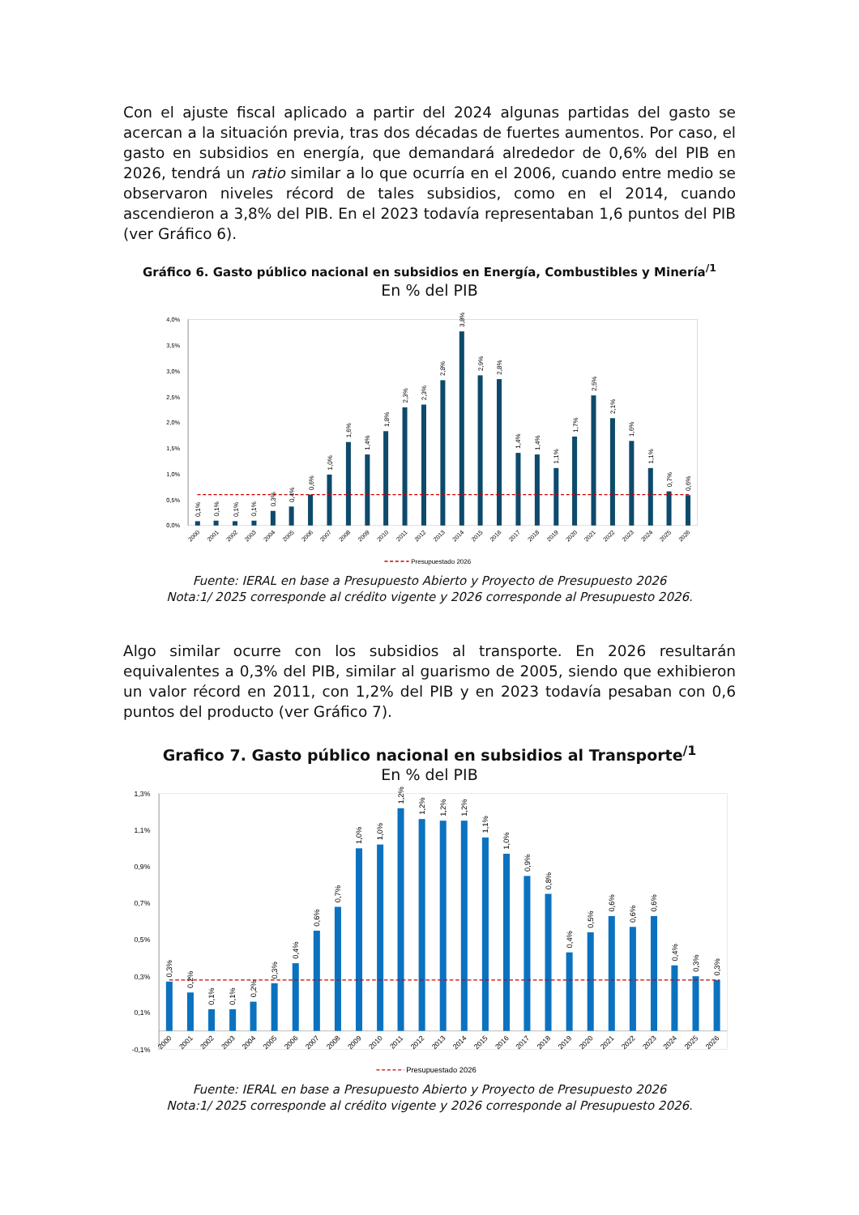Con el ajuste fiscal aplicado a partir del 2024 algunas partidas del gasto se acercan a la situación previa, tras dos décadas de fuertes aumentos. Por caso, el gasto en subsidios en energía, que demandará alrededor de 0,6% del PIB en 2026, tendrá un ratio similar a lo que ocurría en el 2006, cuando entre medio se observaron niveles récord de tales subsidios, como en el 2014, cuando ascendieron a 3,8% del PIB. En el 2023 todavía representaban 1,6 puntos del PIB (ver Gráfico 6).
Gráfico 6. Gasto público nacional en subsidios en Energía, Combustibles y Minería<sup>/1</sup>
En % del PIB
4,0%
3,5%
3,0%
2,5%
2,0%
1,5%
1,0%
0,5%
0,0%
0,1%
0,1%
0,1%
0,1%
0,3%
0,4%
0,6%
1,0%
1,6%
1,4%
1,8%
2,3%
2,3%
2,8%
3,8%
2,9%
2,8%
1,4%
1,4%
1,1%
1,7%
2,5%
2,1%
1,6%
1,1%
0,7%
0,6%
2000
2001
2002
2003
2004
2005
2006
2007
2008
2009
2010
2011
2012
2013
2014
2015
2016
2017
2018
2019
2020
2021
2022
2023
2024
2025
2026
Presupuestado 2026
Fuente: IERAL en base a Presupuesto Abierto y Proyecto de Presupuesto 2026
Nota:1/ 2025 corresponde al crédito vigente y 2026 corresponde al Presupuesto 2026.
Algo similar ocurre con los subsidios al transporte. En 2026 resultarán equivalentes a 0,3% del PIB, similar al guarismo de 2005, siendo que exhibieron un valor récord en 2011, con 1,2% del PIB y en 2023 todavía pesaban con 0,6 puntos del producto (ver Gráfico 7).
Grafico 7. Gasto público nacional en subsidios al Transporte<sup>/1</sup>
En % del PIB
1,3%
1,1%
0,9%
0,7%
0,5%
0,3%
0,1%
-0,1%
0,3%
0,2%
0,1%
0,1%
0,2%
0,3%
0,4%
0,6%
0,7%
1,0%
1,0%
1,2%
1,2%
1,2%
1,2%
1,1%
1,0%
0,9%
0,8%
0,4%
0,5%
0,6%
0,6%
0,6%
0,4%
0,3%
0,3%
2000
2001
2002
2003
2004
2005
2006
2007
2008
2009
2010
2011
2012
2013
2014
2015
2016
2017
2018
2019
2020
2021
2022
2023
2024
2025
2026
Presupuestado 2026
Fuente: IERAL en base a Presupuesto Abierto y Proyecto de Presupuesto 2026
Nota:1/ 2025 corresponde al crédito vigente y 2026 corresponde al Presupuesto 2026.